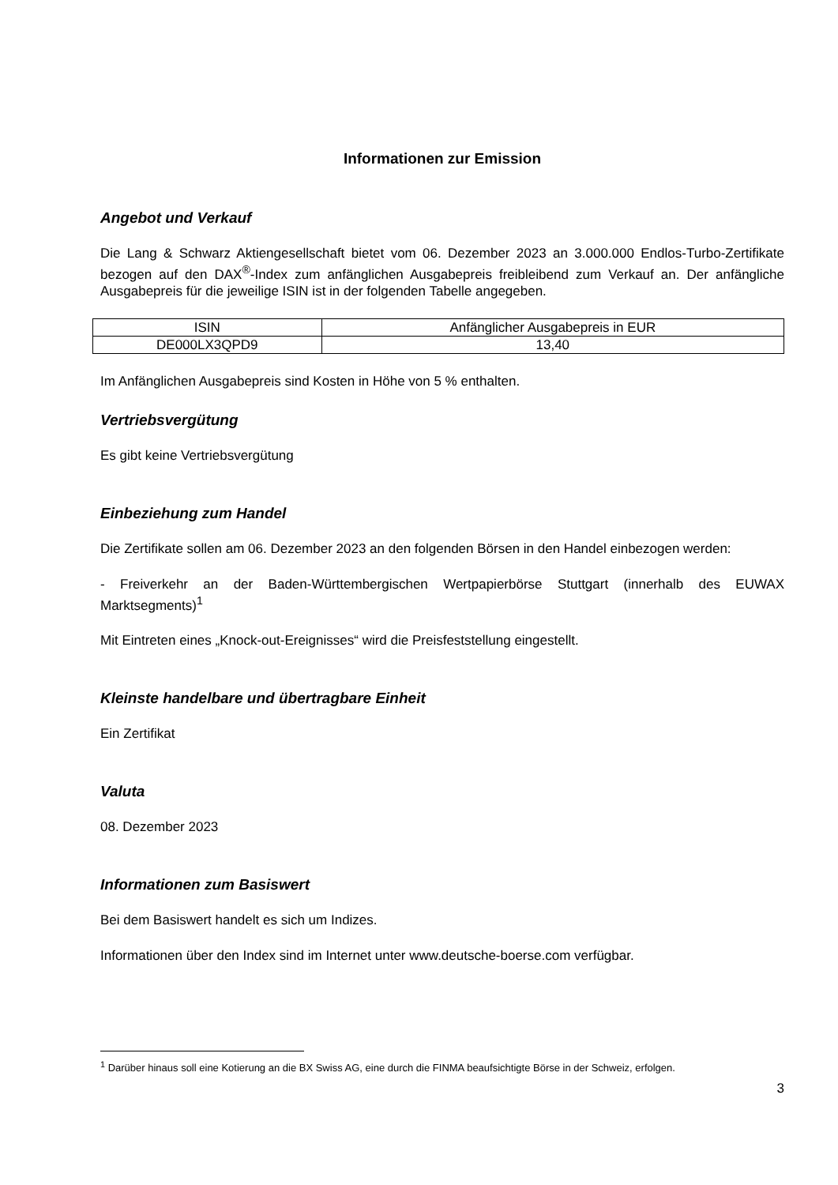Informationen zur Emission
Angebot und Verkauf
Die Lang & Schwarz Aktiengesellschaft bietet vom 06. Dezember 2023 an 3.000.000 Endlos-Turbo-Zertifikate bezogen auf den DAX<sup>®</sup>-Index zum anfänglichen Ausgabepreis freibleibend zum Verkauf an. Der anfängliche Ausgabepreis für die jeweilige ISIN ist in der folgenden Tabelle angegeben.
| ISIN | Anfänglicher Ausgabepreis in EUR |
| --- | --- |
| DE000LX3QPD9 | 13,40 |
Im Anfänglichen Ausgabepreis sind Kosten in Höhe von 5 % enthalten.
Vertriebsvergütung
Es gibt keine Vertriebsvergütung
Einbeziehung zum Handel
Die Zertifikate sollen am 06. Dezember 2023 an den folgenden Börsen in den Handel einbezogen werden:
- Freiverkehr an der Baden-Württembergischen Wertpapierbörse Stuttgart (innerhalb des EUWAX Marktsegments)<sup>1</sup>
Mit Eintreten eines „Knock-out-Ereignisses“ wird die Preisfeststellung eingestellt.
Kleinste handelbare und übertragbare Einheit
Ein Zertifikat
Valuta
08. Dezember 2023
Informationen zum Basiswert
Bei dem Basiswert handelt es sich um Indizes.
Informationen über den Index sind im Internet unter www.deutsche-boerse.com verfügbar.
<sup>1</sup> Darüber hinaus soll eine Kotierung an die BX Swiss AG, eine durch die FINMA beaufsichtigte Börse in der Schweiz, erfolgen.
3